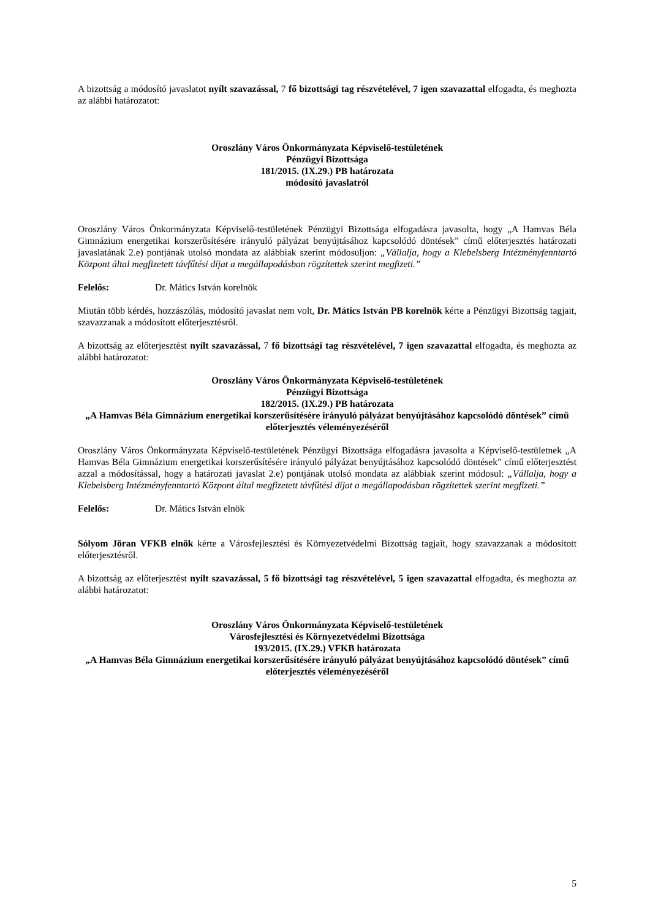A bizottság a módosító javaslatot nyílt szavazással, 7 fő bizottsági tag részvételével, 7 igen szavazattal elfogadta, és meghozta az alábbi határozatot:
Oroszlány Város Önkormányzata Képviselő-testületének
Pénzügyi Bizottsága
181/2015. (IX.29.) PB határozata
módosító javaslatról
Oroszlány Város Önkormányzata Képviselő-testületének Pénzügyi Bizottsága elfogadásra javasolta, hogy „A Hamvas Béla Gimnázium energetikai korszerűsítésére irányuló pályázat benyújtásához kapcsolódó döntések” című előterjesztés határozati javaslatának 2.e) pontjának utolsó mondata az alábbiak szerint módosuljon: „Vállalja, hogy a Klebelsberg Intézményfenntartó Központ által megfizetett távfűtési díjat a megállapodásban rögzítettek szerint megfizeti.”
Felelős: Dr. Mátics István korelnök
Miután több kérdés, hozzászólás, módosító javaslat nem volt, Dr. Mátics István PB korelnök kérte a Pénzügyi Bizottság tagjait, szavazzanak a módosított előterjesztésről.
A bizottság az előterjesztést nyílt szavazással, 7 fő bizottsági tag részvételével, 7 igen szavazattal elfogadta, és meghozta az alábbi határozatot:
Oroszlány Város Önkormányzata Képviselő-testületének
Pénzügyi Bizottsága
182/2015. (IX.29.) PB határozata
„A Hamvas Béla Gimnázium energetikai korszerűsítésére irányuló pályázat benyújtásához kapcsolódó döntések” című előterjesztés véleményezéséről
Oroszlány Város Önkormányzata Képviselő-testületének Pénzügyi Bizottsága elfogadásra javasolta a Képviselő-testületnek „A Hamvas Béla Gimnázium energetikai korszerűsítésére irányuló pályázat benyújtásához kapcsolódó döntések” című előterjesztést azzal a módosítással, hogy a határozati javaslat 2.e) pontjának utolsó mondata az alábbiak szerint módosul: „Vállalja, hogy a Klebelsberg Intézményfenntartó Központ által megfizetett távfűtési díjat a megállapodásban rögzítettek szerint megfizeti.”
Felelős: Dr. Mátics István elnök
Sólyom Jöran VFKB elnök kérte a Városfejlesztési és Környezetvédelmi Bizottság tagjait, hogy szavazzanak a módosított előterjesztésről.
A bizottság az előterjesztést nyílt szavazással, 5 fő bizottsági tag részvételével, 5 igen szavazattal elfogadta, és meghozta az alábbi határozatot:
Oroszlány Város Önkormányzata Képviselő-testületének
Városfejlesztési és Környezetvédelmi Bizottsága
193/2015. (IX.29.) VFKB határozata
„A Hamvas Béla Gimnázium energetikai korszerűsítésére irányuló pályázat benyújtásához kapcsolódó döntések” című előterjesztés véleményezéséről
5